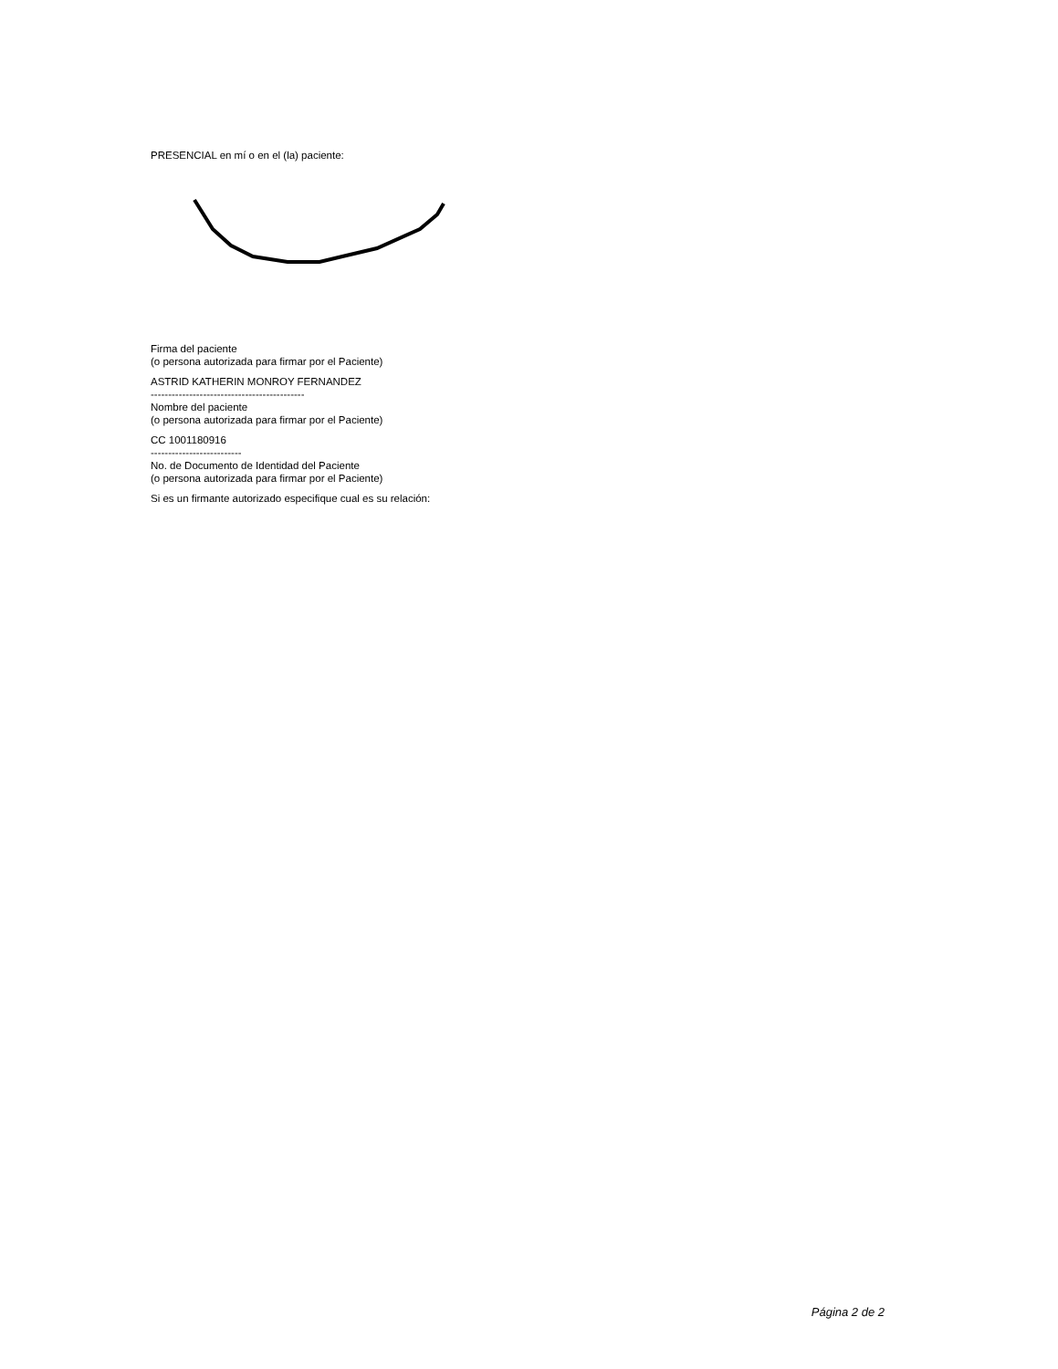PRESENCIAL en mí o en el (la) paciente:
Firma del paciente
(o persona autorizada para firmar por el Paciente)
ASTRID KATHERIN MONROY FERNANDEZ
--------------------------------------------
Nombre del paciente
(o persona autorizada para firmar por el Paciente)
CC 1001180916
--------------------------
No. de Documento de Identidad del Paciente
(o persona autorizada para firmar por el Paciente)
Si es un firmante autorizado especifique cual es su relación:
Página 2 de 2